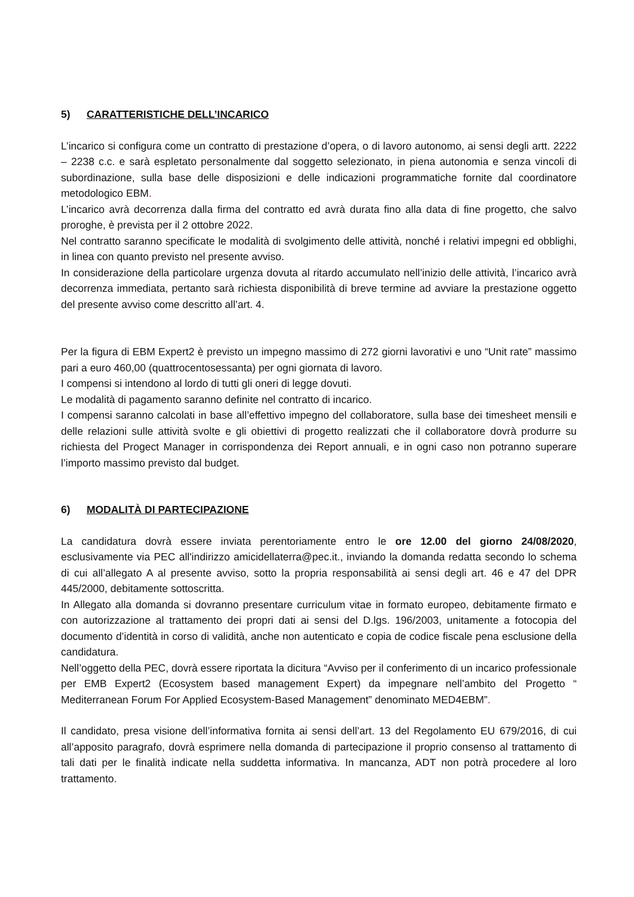5) CARATTERISTICHE DELL’INCARICO
L’incarico si configura come un contratto di prestazione d’opera, o di lavoro autonomo, ai sensi degli artt. 2222 – 2238 c.c. e sarà espletato personalmente dal soggetto selezionato, in piena autonomia e senza vincoli di subordinazione, sulla base delle disposizioni e delle indicazioni programmatiche fornite dal coordinatore metodologico EBM.
L’incarico avrà decorrenza dalla firma del contratto ed avrà durata fino alla data di fine progetto, che salvo proroghe, è prevista per il 2 ottobre 2022.
Nel contratto saranno specificate le modalità di svolgimento delle attività, nonché i relativi impegni ed obblighi, in linea con quanto previsto nel presente avviso.
In considerazione della particolare urgenza dovuta al ritardo accumulato nell’inizio delle attività, l’incarico avrà decorrenza immediata, pertanto sarà richiesta disponibilità di breve termine ad avviare la prestazione oggetto del presente avviso come descritto all’art. 4.
Per la figura di EBM Expert2 è previsto un impegno massimo di 272 giorni lavorativi e uno “Unit rate” massimo pari a euro 460,00 (quattrocentosessanta) per ogni giornata di lavoro.
I compensi si intendono al lordo di tutti gli oneri di legge dovuti.
Le modalità di pagamento saranno definite nel contratto di incarico.
I compensi saranno calcolati in base all’effettivo impegno del collaboratore, sulla base dei timesheet mensili e delle relazioni sulle attività svolte e gli obiettivi di progetto realizzati che il collaboratore dovrà produrre su richiesta del Progect Manager in corrispondenza dei Report annuali, e in ogni caso non potranno superare l’importo massimo previsto dal budget.
6) MODALITÀ DI PARTECIPAZIONE
La candidatura dovrà essere inviata perentoriamente entro le ore 12.00 del giorno 24/08/2020, esclusivamente via PEC all'indirizzo amicidellaterra@pec.it., inviando la domanda redatta secondo lo schema di cui all’allegato A al presente avviso, sotto la propria responsabilità ai sensi degli art. 46 e 47 del DPR 445/2000, debitamente sottoscritta.
In Allegato alla domanda si dovranno presentare curriculum vitae in formato europeo, debitamente firmato e con autorizzazione al trattamento dei propri dati ai sensi del D.lgs. 196/2003, unitamente a fotocopia del documento d’identità in corso di validità, anche non autenticato e copia de codice fiscale pena esclusione della candidatura.
Nell’oggetto della PEC, dovrà essere riportata la dicitura “Avviso per il conferimento di un incarico professionale per EMB Expert2 (Ecosystem based management Expert) da impegnare nell’ambito del Progetto “ Mediterranean Forum For Applied Ecosystem-Based Management” denominato MED4EBM”.
Il candidato, presa visione dell’informativa fornita ai sensi dell’art. 13 del Regolamento EU 679/2016, di cui all’apposito paragrafo, dovrà esprimere nella domanda di partecipazione il proprio consenso al trattamento di tali dati per le finalità indicate nella suddetta informativa. In mancanza, ADT non potrà procedere al loro trattamento.